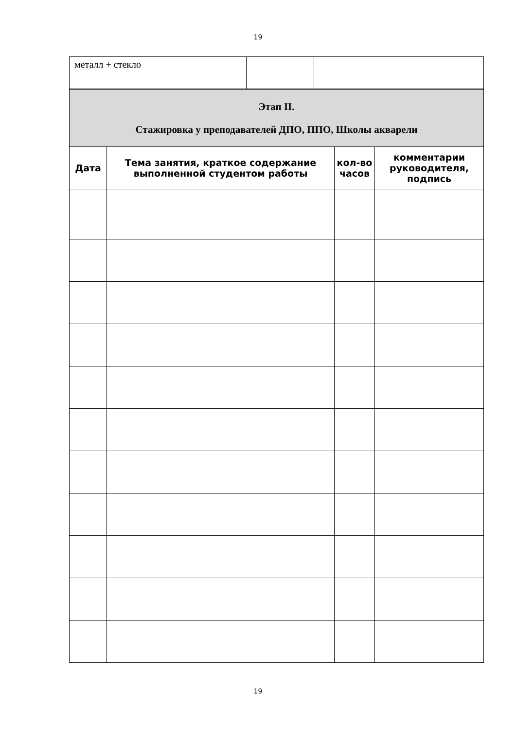19
| металл + стекло | | |
| Этап II. Стажировка у преподавателей ДПО, ППО, Школы акварели | | | |
| Дата | Тема занятия, краткое содержание выполненной студентом работы | кол-во часов | комментарии руководителя, подпись |
19